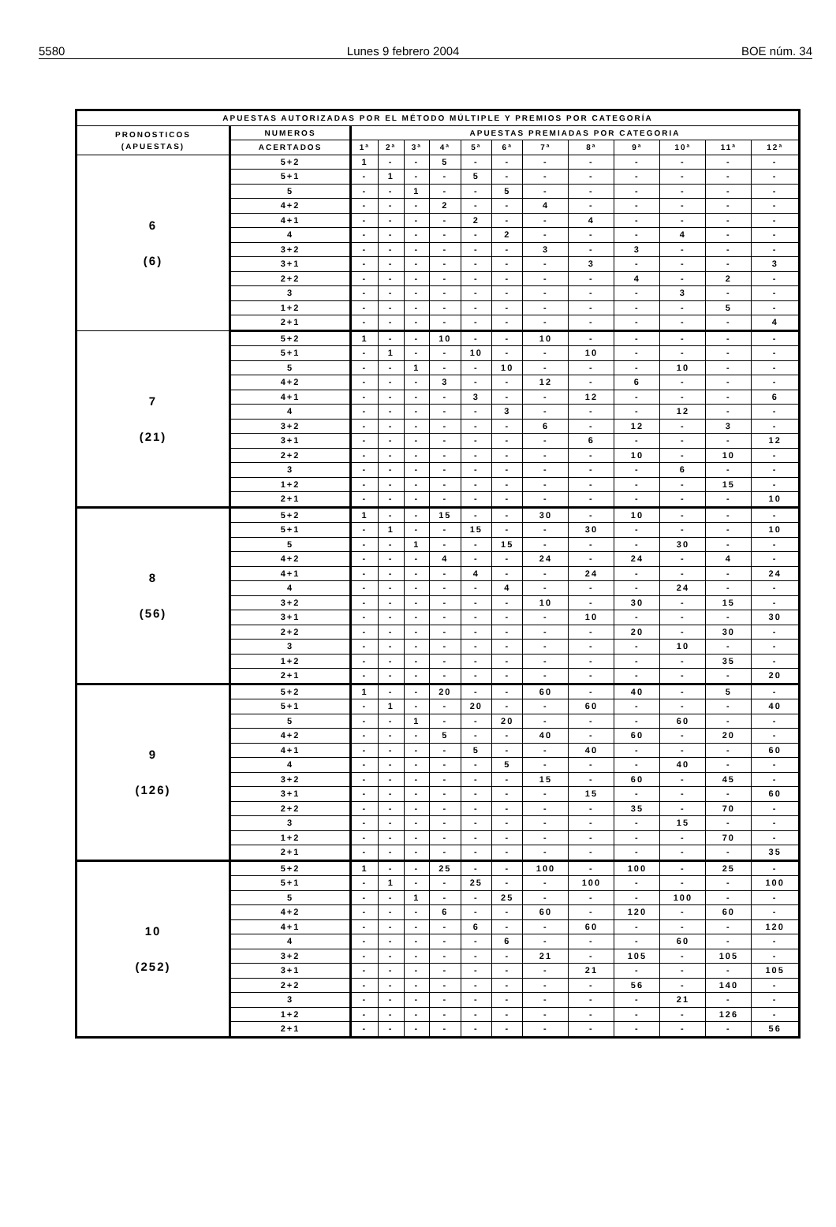5580 Lunes 9 febrero 2004 BOE núm. 34
| APUESTAS AUTORIZADAS POR EL MÉTODO MÚLTIPLE Y PREMIOS POR CATEGORÍA | | | | | | | | | | | | | |
| --- | --- | --- | --- | --- | --- | --- | --- | --- | --- | --- | --- | --- | --- |
| PRONOSTICOS (APUESTAS) | NUMEROS | APUESTAS PREMIADAS POR CATEGORIA | | | | | | | | | | | |
| | ACERTADOS | 1ª | 2ª | 3ª | 4ª | 5ª | 6ª | 7ª | 8ª | 9ª | 10ª | 11ª | 12ª |
| 6 (6) | 5+2 | 1 | - | - | 5 | - | - | - | - | - | - | - | - |
| | 5+1 | - | 1 | - | - | 5 | - | - | - | - | - | - | - |
| | 5 | - | - | 1 | - | - | 5 | - | - | - | - | - | - |
| | 4+2 | - | - | - | 2 | - | - | 4 | - | - | - | - | - |
| | 4+1 | - | - | - | - | 2 | - | - | 4 | - | - | - | - |
| | 4 | - | - | - | - | - | 2 | - | - | - | 4 | - | - |
| | 3+2 | - | - | - | - | - | - | 3 | - | 3 | - | - | - |
| | 3+1 | - | - | - | - | - | - | - | 3 | - | - | - | 3 |
| | 2+2 | - | - | - | - | - | - | - | - | 4 | - | 2 | - |
| | 3 | - | - | - | - | - | - | - | - | - | 3 | - | - |
| | 1+2 | - | - | - | - | - | - | - | - | - | - | 5 | - |
| | 2+1 | - | - | - | - | - | - | - | - | - | - | - | 4 |
| 7 (21) | 5+2 | 1 | - | - | 10 | - | - | 10 | - | - | - | - | - |
| | 5+1 | - | 1 | - | - | 10 | - | - | 10 | - | - | - | - |
| | 5 | - | - | 1 | - | - | 10 | - | - | - | 10 | - | - |
| | 4+2 | - | - | - | 3 | - | - | 12 | - | 6 | - | - | - |
| | 4+1 | - | - | - | - | 3 | - | - | 12 | - | - | - | 6 |
| | 4 | - | - | - | - | - | 3 | - | - | - | 12 | - | - |
| | 3+2 | - | - | - | - | - | - | 6 | - | 12 | - | 3 | - |
| | 3+1 | - | - | - | - | - | - | - | 6 | - | - | - | 12 |
| | 2+2 | - | - | - | - | - | - | - | - | 10 | - | 10 | - |
| | 3 | - | - | - | - | - | - | - | - | - | 6 | - | - |
| | 1+2 | - | - | - | - | - | - | - | - | - | - | 15 | - |
| | 2+1 | - | - | - | - | - | - | - | - | - | - | - | 10 |
| 8 (56) | 5+2 | 1 | - | - | 15 | - | - | 30 | - | 10 | - | - | - |
| | 5+1 | - | 1 | - | - | 15 | - | - | 30 | - | - | - | 10 |
| | 5 | - | - | 1 | - | - | 15 | - | - | - | 30 | - | - |
| | 4+2 | - | - | - | 4 | - | - | 24 | - | 24 | - | 4 | - |
| | 4+1 | - | - | - | - | 4 | - | - | 24 | - | - | - | 24 |
| | 4 | - | - | - | - | - | 4 | - | - | - | 24 | - | - |
| | 3+2 | - | - | - | - | - | - | 10 | - | 30 | - | 15 | - |
| | 3+1 | - | - | - | - | - | - | - | 10 | - | - | - | 30 |
| | 2+2 | - | - | - | - | - | - | - | - | 20 | - | 30 | - |
| | 3 | - | - | - | - | - | - | - | - | - | 10 | - | - |
| | 1+2 | - | - | - | - | - | - | - | - | - | - | 35 | - |
| | 2+1 | - | - | - | - | - | - | - | - | - | - | - | 20 |
| 9 (126) | 5+2 | 1 | - | - | 20 | - | - | 60 | - | 40 | - | 5 | - |
| | 5+1 | - | 1 | - | - | 20 | - | - | 60 | - | - | - | 40 |
| | 5 | - | - | 1 | - | - | 20 | - | - | - | 60 | - | - |
| | 4+2 | - | - | - | 5 | - | - | 40 | - | 60 | - | 20 | - |
| | 4+1 | - | - | - | - | 5 | - | - | 40 | - | - | - | 60 |
| | 4 | - | - | - | - | - | 5 | - | - | - | 40 | - | - |
| | 3+2 | - | - | - | - | - | - | 15 | - | 60 | - | 45 | - |
| | 3+1 | - | - | - | - | - | - | - | 15 | - | - | - | 60 |
| | 2+2 | - | - | - | - | - | - | - | - | 35 | - | 70 | - |
| | 3 | - | - | - | - | - | - | - | - | - | 15 | - | - |
| | 1+2 | - | - | - | - | - | - | - | - | - | - | 70 | - |
| | 2+1 | - | - | - | - | - | - | - | - | - | - | - | 35 |
| 10 (252) | 5+2 | 1 | - | - | 25 | - | - | 100 | - | 100 | - | 25 | - |
| | 5+1 | - | 1 | - | - | 25 | - | - | 100 | - | - | - | 100 |
| | 5 | - | - | 1 | - | - | 25 | - | - | - | 100 | - | - |
| | 4+2 | - | - | - | 6 | - | - | 60 | - | 120 | - | 60 | - |
| | 4+1 | - | - | - | - | 6 | - | - | 60 | - | - | - | 120 |
| | 4 | - | - | - | - | - | 6 | - | - | - | 60 | - | - |
| | 3+2 | - | - | - | - | - | - | 21 | - | 105 | - | 105 | - |
| | 3+1 | - | - | - | - | - | - | - | 21 | - | - | - | 105 |
| | 2+2 | - | - | - | - | - | - | - | - | 56 | - | 140 | - |
| | 3 | - | - | - | - | - | - | - | - | - | 21 | - | - |
| | 1+2 | - | - | - | - | - | - | - | - | - | - | 126 | - |
| | 2+1 | - | - | - | - | - | - | - | - | - | - | - | 56 |